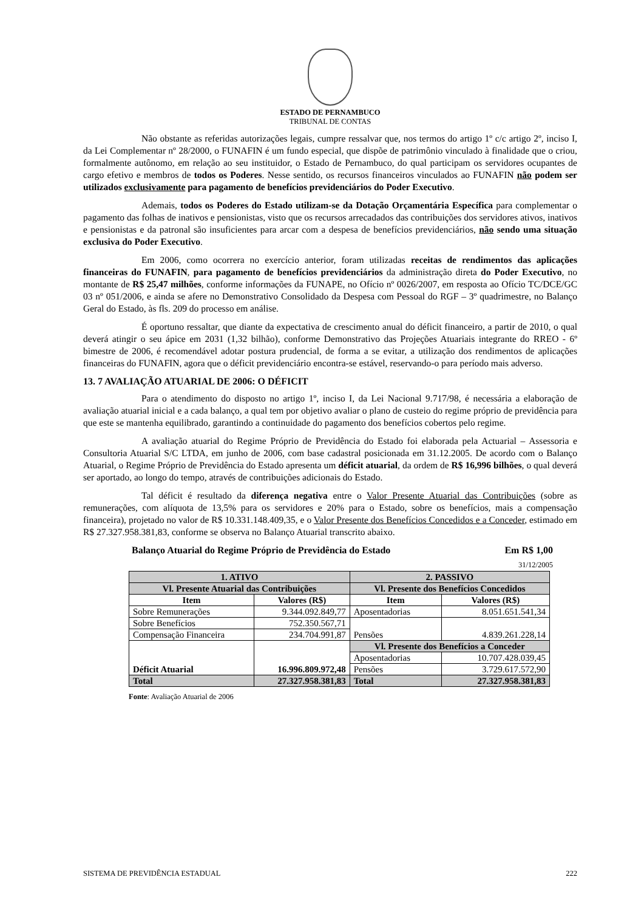ESTADO DE PERNAMBUCO
TRIBUNAL DE CONTAS
Não obstante as referidas autorizações legais, cumpre ressalvar que, nos termos do artigo 1º c/c artigo 2º, inciso I, da Lei Complementar nº 28/2000, o FUNAFIN é um fundo especial, que dispõe de patrimônio vinculado à finalidade que o criou, formalmente autônomo, em relação ao seu instituidor, o Estado de Pernambuco, do qual participam os servidores ocupantes de cargo efetivo e membros de todos os Poderes. Nesse sentido, os recursos financeiros vinculados ao FUNAFIN não podem ser utilizados exclusivamente para pagamento de benefícios previdenciários do Poder Executivo.
Ademais, todos os Poderes do Estado utilizam-se da Dotação Orçamentária Específica para complementar o pagamento das folhas de inativos e pensionistas, visto que os recursos arrecadados das contribuições dos servidores ativos, inativos e pensionistas e da patronal são insuficientes para arcar com a despesa de benefícios previdenciários, não sendo uma situação exclusiva do Poder Executivo.
Em 2006, como ocorrera no exercício anterior, foram utilizadas receitas de rendimentos das aplicações financeiras do FUNAFIN, para pagamento de benefícios previdenciários da administração direta do Poder Executivo, no montante de R$ 25,47 milhões, conforme informações da FUNAPE, no Ofício nº 0026/2007, em resposta ao Ofício TC/DCE/GC 03 nº 051/2006, e ainda se afere no Demonstrativo Consolidado da Despesa com Pessoal do RGF – 3º quadrimestre, no Balanço Geral do Estado, às fls. 209 do processo em análise.
É oportuno ressaltar, que diante da expectativa de crescimento anual do déficit financeiro, a partir de 2010, o qual deverá atingir o seu ápice em 2031 (1,32 bilhão), conforme Demonstrativo das Projeções Atuariais integrante do RREO - 6º bimestre de 2006, é recomendável adotar postura prudencial, de forma a se evitar, a utilização dos rendimentos de aplicações financeiras do FUNAFIN, agora que o déficit previdenciário encontra-se estável, reservando-o para período mais adverso.
13. 7 AVALIAÇÃO ATUARIAL DE 2006: O DÉFICIT
Para o atendimento do disposto no artigo 1º, inciso I, da Lei Nacional 9.717/98, é necessária a elaboração de avaliação atuarial inicial e a cada balanço, a qual tem por objetivo avaliar o plano de custeio do regime próprio de previdência para que este se mantenha equilibrado, garantindo a continuidade do pagamento dos benefícios cobertos pelo regime.
A avaliação atuarial do Regime Próprio de Previdência do Estado foi elaborada pela Actuarial – Assessoria e Consultoria Atuarial S/C LTDA, em junho de 2006, com base cadastral posicionada em 31.12.2005. De acordo com o Balanço Atuarial, o Regime Próprio de Previdência do Estado apresenta um déficit atuarial, da ordem de R$ 16,996 bilhões, o qual deverá ser aportado, ao longo do tempo, através de contribuições adicionais do Estado.
Tal déficit é resultado da diferença negativa entre o Valor Presente Atuarial das Contribuições (sobre as remunerações, com alíquota de 13,5% para os servidores e 20% para o Estado, sobre os benefícios, mais a compensação financeira), projetado no valor de R$ 10.331.148.409,35, e o Valor Presente dos Benefícios Concedidos e a Conceder, estimado em R$ 27.327.958.381,83, conforme se observa no Balanço Atuarial transcrito abaixo.
Balanço Atuarial do Regime Próprio de Previdência do Estado Em R$ 1,00
31/12/2005
| 1. ATIVO | | 2. PASSIVO | |
| --- | --- | --- | --- |
| Vl. Presente Atuarial das Contribuições | | Vl. Presente dos Benefícios Concedidos | |
| Item | Valores (R$) | Item | Valores (R$) |
| Sobre Remunerações | 9.344.092.849,77 | Aposentadorias | 8.051.651.541,34 |
| Sobre Benefícios | 752.350.567,71 | Pensões | 4.839.261.228,14 |
| Compensação Financeira | 234.704.991,87 | | |
| Déficit Atuarial | 16.996.809.972,48 | Vl. Presente dos Benefícios a Conceder | |
| | | Aposentadorias | 10.707.428.039,45 |
| | | Pensões | 3.729.617.572,90 |
| Total | 27.327.958.381,83 | Total | 27.327.958.381,83 |
Fonte: Avaliação Atuarial de 2006
SISTEMA DE PREVIDÊNCIA ESTADUAL 222